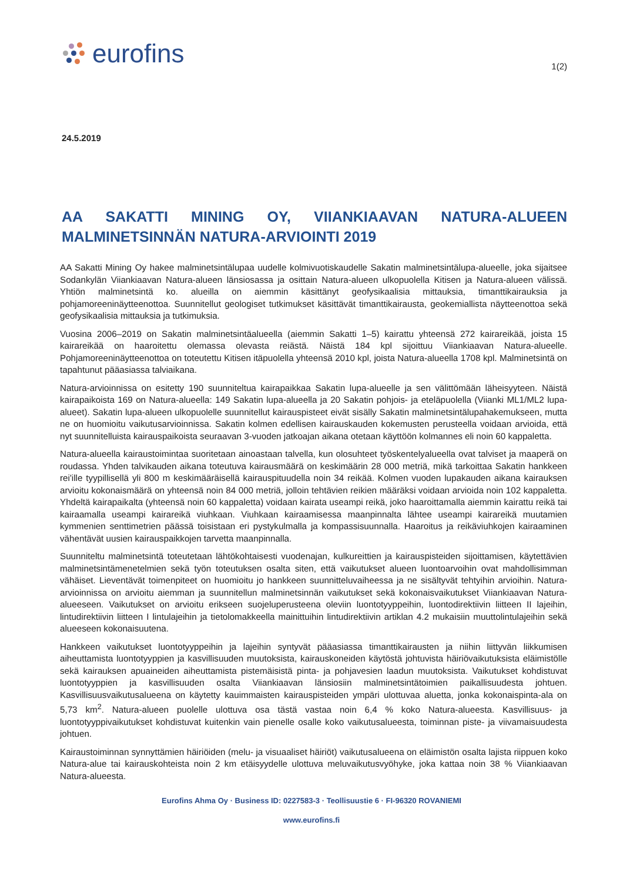eurofins
1(2)
24.5.2019
AA SAKATTI MINING OY, VIIANKIAAVAN NATURA-ALUEEN MALMINETSINNÄN NATURA-ARVIOINTI 2019
AA Sakatti Mining Oy hakee malminetsintälupaa uudelle kolmivuotiskaudelle Sakatin malminetsintälupa-alueelle, joka sijaitsee Sodankylän Viiankiaavan Natura-alueen länsiosassa ja osittain Natura-alueen ulkopuolella Kitisen ja Natura-alueen välissä. Yhtiön malminetsintä ko. alueilla on aiemmin käsittänyt geofysikaalisia mittauksia, timanttikairauksia ja pohjamoreeninäytteenottoa. Suunnitellut geologiset tutkimukset käsittävät timanttikairausta, geokemiallista näytteenottoa sekä geofysikaalisia mittauksia ja tutkimuksia.
Vuosina 2006–2019 on Sakatin malminetsintäalueella (aiemmin Sakatti 1–5) kairattu yhteensä 272 kairareikää, joista 15 kairareikää on haaroitettu olemassa olevasta reiästä. Näistä 184 kpl sijoittuu Viiankiaavan Natura-alueelle. Pohjamoreeninäytteenottoa on toteutettu Kitisen itäpuolella yhteensä 2010 kpl, joista Natura-alueella 1708 kpl. Malminetsintä on tapahtunut pääasiassa talviaikana.
Natura-arvioinnissa on esitetty 190 suunniteltua kairapaikkaa Sakatin lupa-alueelle ja sen välittömään läheisyyteen. Näistä kairapaikoista 169 on Natura-alueella: 149 Sakatin lupa-alueella ja 20 Sakatin pohjois- ja eteläpuolella (Viianki ML1/ML2 lupa-alueet). Sakatin lupa-alueen ulkopuolelle suunnitellut kairauspisteet eivät sisälly Sakatin malminetsintälupahakemukseen, mutta ne on huomioitu vaikutusarvioinnissa. Sakatin kolmen edellisen kairauskauden kokemusten perusteella voidaan arvioida, että nyt suunnitelluista kairauspaikoista seuraavan 3-vuoden jatkoajan aikana otetaan käyttöön kolmannes eli noin 60 kappaletta.
Natura-alueella kairaustoimintaa suoritetaan ainoastaan talvella, kun olosuhteet työskentelyalueella ovat talviset ja maaperä on roudassa. Yhden talvikauden aikana toteutuva kairausmäärä on keskimäärin 28 000 metriä, mikä tarkoittaa Sakatin hankkeen rei'ille tyypillisellä yli 800 m keskimääräisellä kairauspituudella noin 34 reikää. Kolmen vuoden lupakauden aikana kairauksen arvioitu kokonaismäärä on yhteensä noin 84 000 metriä, jolloin tehtävien reikien määräksi voidaan arvioida noin 102 kappaletta. Yhdeltä kairapaikalta (yhteensä noin 60 kappaletta) voidaan kairata useampi reikä, joko haaroittamalla aiemmin kairattu reikä tai kairaamalla useampi kairareikä viuhkaan. Viuhkaan kairaamisessa maanpinnalta lähtee useampi kairareikä muutamien kymmenien senttimetrien päässä toisistaan eri pystykulmalla ja kompassisuunnalla. Haaroitus ja reikäviuhkojen kairaaminen vähentävät uusien kairauspaikkojen tarvetta maanpinnalla.
Suunniteltu malminetsintä toteutetaan lähtökohtaisesti vuodenajan, kulkureittien ja kairauspisteiden sijoittamisen, käytettävien malminetsintämenetelmien sekä työn toteutuksen osalta siten, että vaikutukset alueen luontoarvoihin ovat mahdollisimman vähäiset. Lieventävät toimenpiteet on huomioitu jo hankkeen suunnitteluvaiheessa ja ne sisältyvät tehtyihin arvioihin. Natura-arvioinnissa on arvioitu aiemman ja suunnitellun malminetsinnän vaikutukset sekä kokonaisvaikutukset Viiankiaavan Natura-alueeseen. Vaikutukset on arvioitu erikseen suojeluperusteena oleviin luontotyyppeihin, luontodirektiivin liitteen II lajeihin, lintudirektiivin liitteen I lintulajeihin ja tietolomakkeella mainittuihin lintudirektiivin artiklan 4.2 mukaisiin muuttolintulajeihin sekä alueeseen kokonaisuutena.
Hankkeen vaikutukset luontotyyppeihin ja lajeihin syntyvät pääasiassa timanttikairausten ja niihin liittyvän liikkumisen aiheuttamista luontotyyppien ja kasvillisuuden muutoksista, kairauskoneiden käytöstä johtuvista häiriövaikutuksista eläimistölle sekä kairauksen apuaineiden aiheuttamista pistemäisistä pinta- ja pohjavesien laadun muutoksista. Vaikutukset kohdistuvat luontotyyppien ja kasvillisuuden osalta Viiankiaavan länsiosiin malminetsintätoimien paikallisuudesta johtuen. Kasvillisuusvaikutusalueena on käytetty kauimmaisten kairauspisteiden ympäri ulottuvaa aluetta, jonka kokonaispinta-ala on 5,73 km<sup>2</sup>. Natura-alueen puolelle ulottuva osa tästä vastaa noin 6,4 % koko Natura-alueesta. Kasvillisuus- ja luontotyyppivaikutukset kohdistuvat kuitenkin vain pienelle osalle koko vaikutusalueesta, toiminnan piste- ja viivamaisuudesta johtuen.
Kairaustoiminnan synnyttämien häiriöiden (melu- ja visuaaliset häiriöt) vaikutusalueena on eläimistön osalta lajista riippuen koko Natura-alue tai kairauskohteista noin 2 km etäisyydelle ulottuva meluvaikutusvyöhyke, joka kattaa noin 38 % Viiankiaavan Natura-alueesta.
Eurofins Ahma Oy · Business ID: 0227583-3 · Teollisuustie 6 · FI-96320 ROVANIEMI
www.eurofins.fi